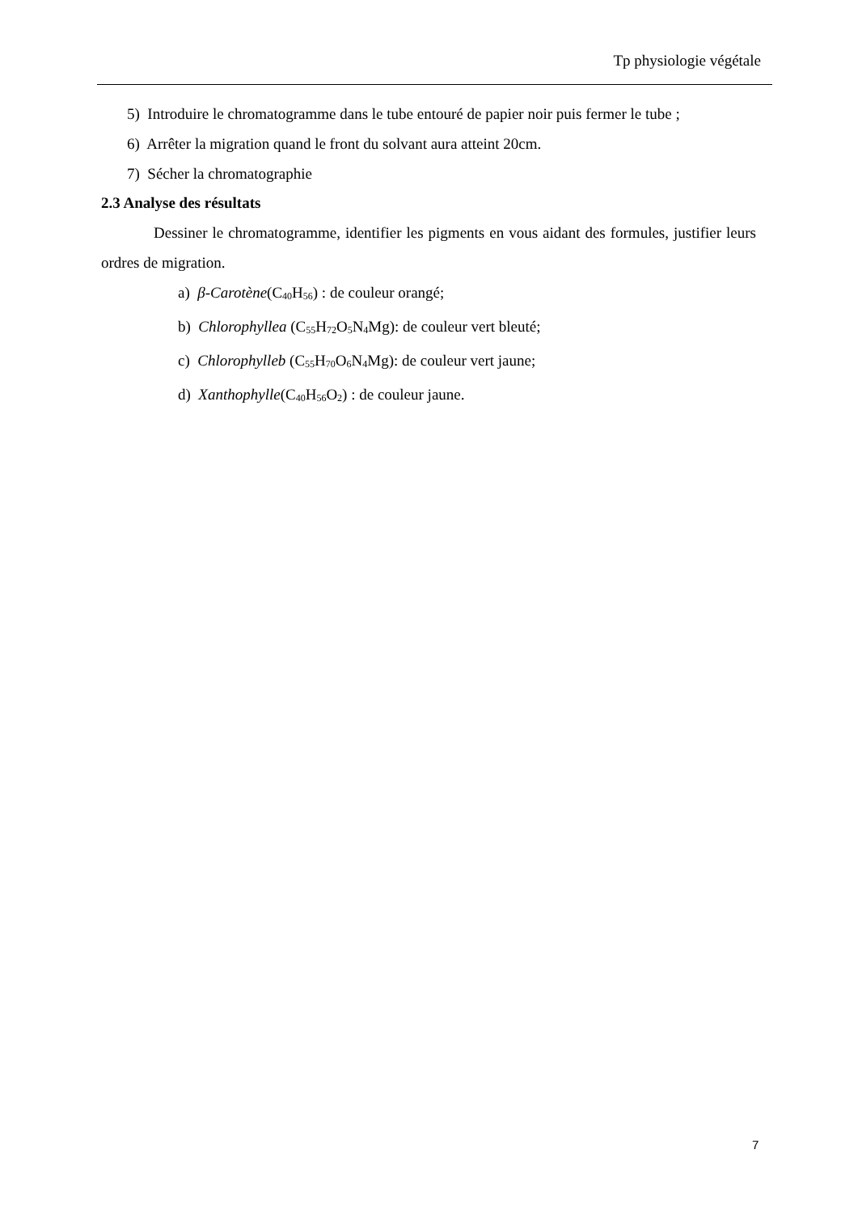Tp physiologie végétale
5) Introduire le chromatogramme dans le tube entouré de papier noir puis fermer le tube ;
6) Arrêter la migration quand le front du solvant aura atteint 20cm.
7) Sécher la chromatographie
2.3 Analyse des résultats
Dessiner le chromatogramme, identifier les pigments en vous aidant des formules, justifier leurs ordres de migration.
a) β-Carotène(C<sub>40</sub>H<sub>56</sub>) : de couleur orangé;
b) Chlorophyllea (C<sub>55</sub>H<sub>72</sub>O<sub>5</sub>N<sub>4</sub>Mg): de couleur vert bleuté;
c) Chlorophylleb (C<sub>55</sub>H<sub>70</sub>O<sub>6</sub>N<sub>4</sub>Mg): de couleur vert jaune;
d) Xanthophylle(C<sub>40</sub>H<sub>56</sub>O<sub>2</sub>) : de couleur jaune.
7